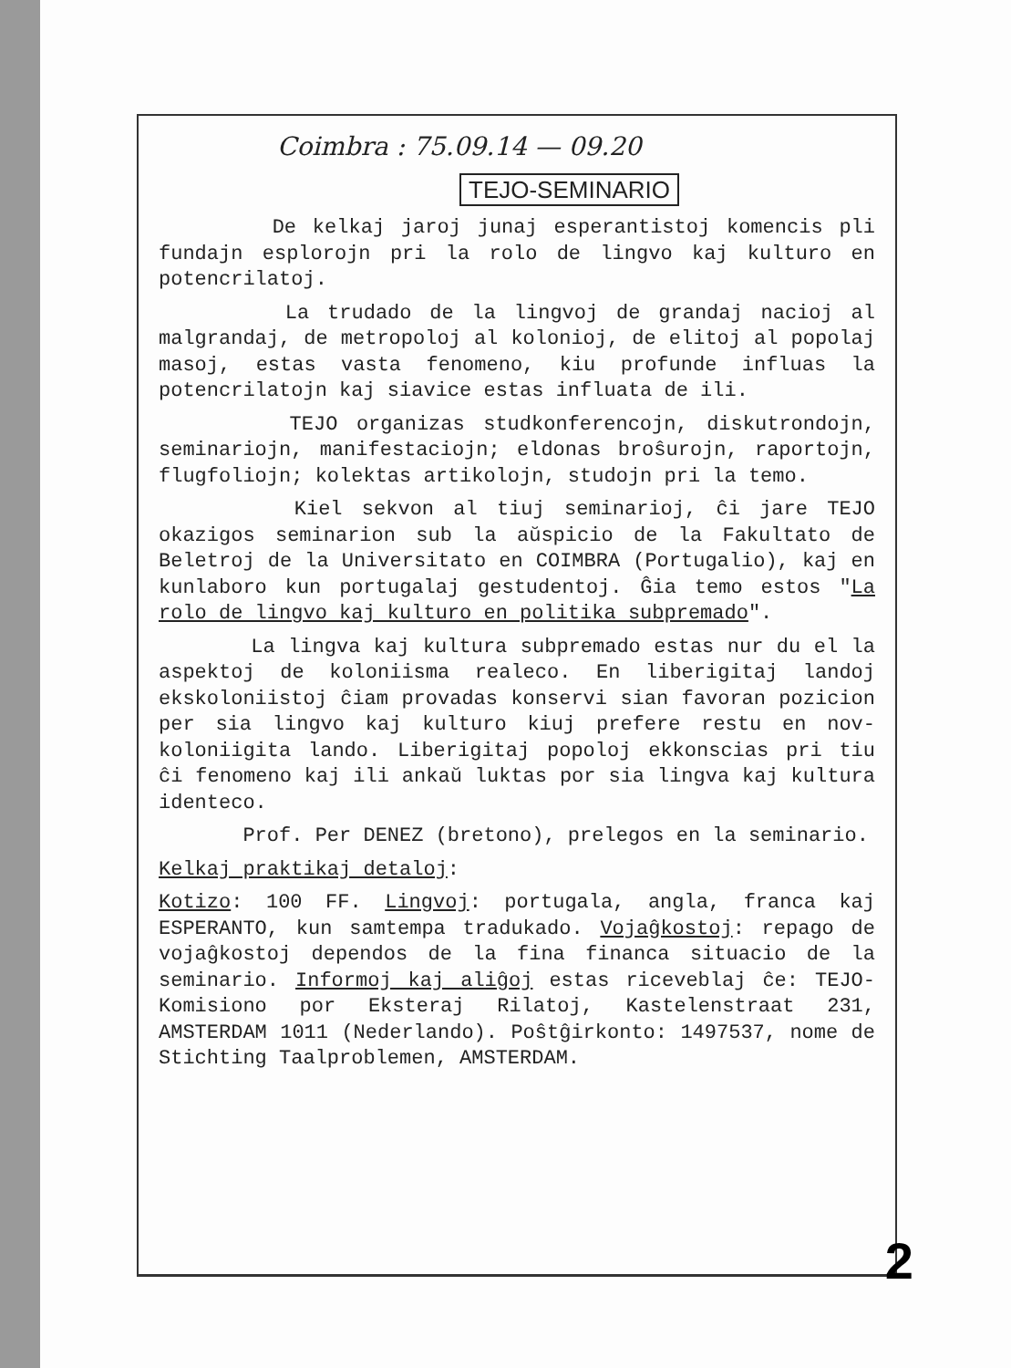Coimbra : 75.09.14 — 09.20
TEJO-SEMINARIO
De kelkaj jaroj junaj esperantistoj komencis pli fundajn esplorojn pri la rolo de lingvo kaj kulturo en potencrilatoj.
La trudado de la lingvoj de grandaj nacioj al malgrandaj, de metropoloj al kolonioj, de elitoj al popolaj masoj, estas vasta fenomeno, kiu profunde influas la potencrilatojn kaj siavice estas influata de ili.
TEJO organizas studkonferencojn, diskutrondojn, seminariojn, manifestaciojn; eldonas broŝurojn, raportojn, flugfoliojn; kolektas artikolojn, studojn pri la temo.
Kiel sekvon al tiuj seminarioj, ĉi jare TEJO okazigos seminarion sub la aŭspicio de la Fakultato de Beletroj de la Universitato en COIMBRA (Portugalio), kaj en kunlaboro kun portugalaj gestudentoj. Ĝia temo estos "La rolo de lingvo kaj kulturo en politika subpremado".
La lingva kaj kultura subpremado estas nur du el la aspektoj de koloniisma realeco. En liberigitaj landoj ekskoloniistoj ĉiam provadas konservi sian favoran pozicion per sia lingvo kaj kulturo kiuj prefere restu en nov-koloniigita lando. Liberigitaj popoloj ekkonscias pri tiu ĉi fenomeno kaj ili ankaŭ luktas por sia lingva kaj kultura identeco.
Prof. Per DENEZ (bretono), prelegos en la seminario.
Kelkaj praktikaj detaloj:
Kotizo: 100 FF. Lingvoj: portugala, angla, franca kaj ESPERANTO, kun samtempa tradukado. Vojaĝkostoj: repago de vojaĝkostoj dependos de la fina financa situacio de la seminario. Informoj kaj aliĝoj estas riceveblaj ĉe: TEJO-Komisiono por Eksteraj Rilatoj, Kastelenstraat 231, AMSTERDAM 1011 (Nederlando). Poŝtĝirkonto: 1497537, nome de Stichting Taalproblemen, AMSTERDAM.
2